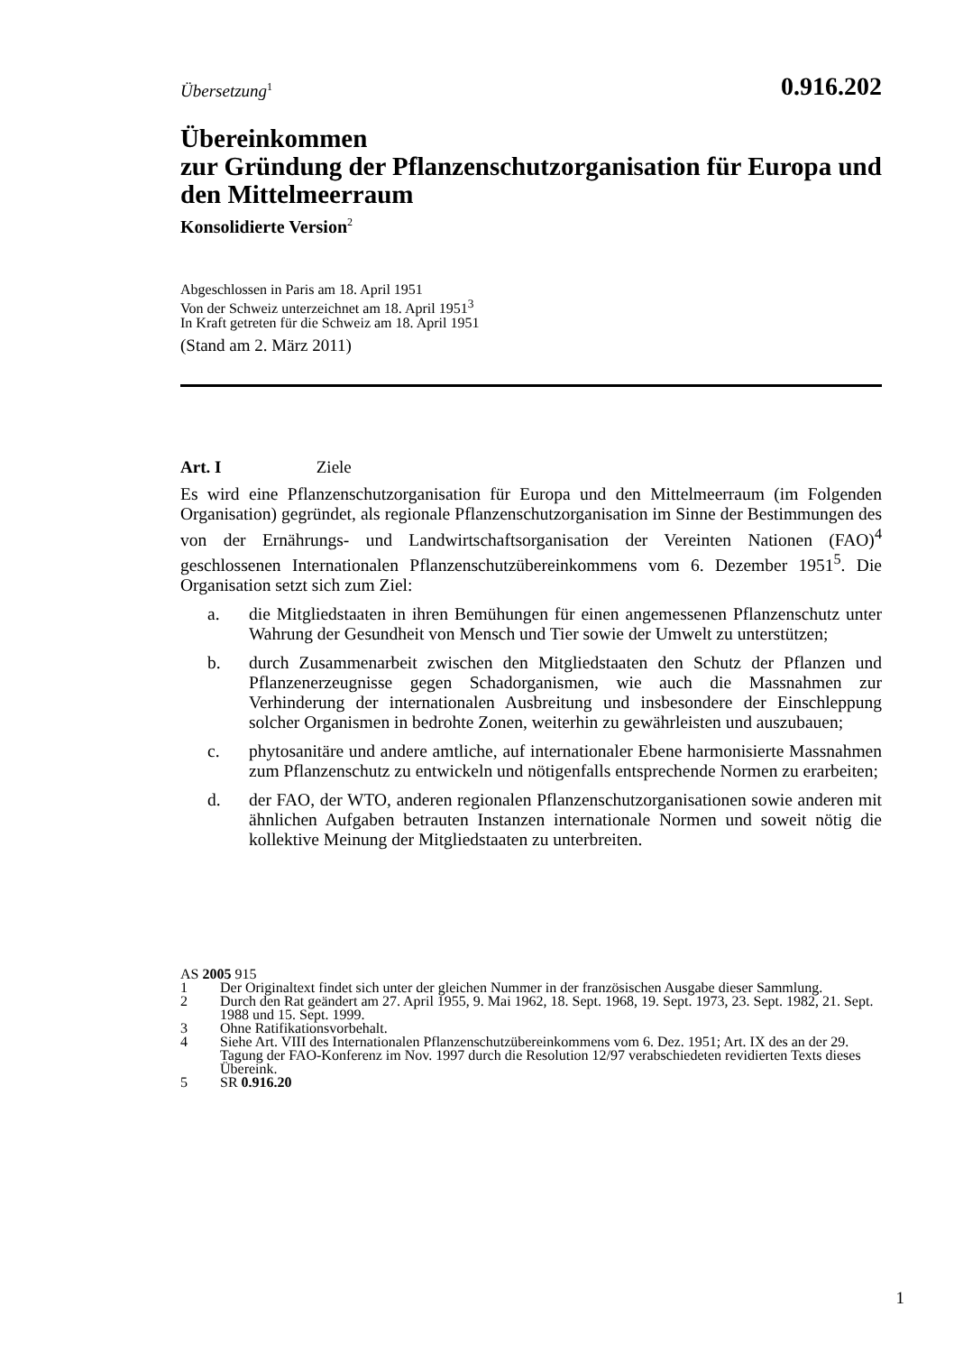Übersetzung<sup>1</sup>
0.916.202
Übereinkommen
zur Gründung der Pflanzenschutzorganisation für Europa und den Mittelmeerraum
Konsolidierte Version<sup>2</sup>
Abgeschlossen in Paris am 18. April 1951
Von der Schweiz unterzeichnet am 18. April 1951<sup>3</sup>
In Kraft getreten für die Schweiz am 18. April 1951
(Stand am 2. März 2011)
Art. I Ziele
Es wird eine Pflanzenschutzorganisation für Europa und den Mittelmeerraum (im Folgenden Organisation) gegründet, als regionale Pflanzenschutzorganisation im Sinne der Bestimmungen des von der Ernährungs- und Landwirtschaftsorganisation der Vereinten Nationen (FAO)<sup>4</sup> geschlossenen Internationalen Pflanzenschutz­übereinkommens vom 6. Dezember 1951<sup>5</sup>. Die Organisation setzt sich zum Ziel:
a. die Mitgliedstaaten in ihren Bemühungen für einen angemessenen Pflanzenschutz unter Wahrung der Gesundheit von Mensch und Tier sowie der Umwelt zu unterstützen;
b. durch Zusammenarbeit zwischen den Mitgliedstaaten den Schutz der Pflanzen und Pflanzenerzeugnisse gegen Schadorganismen, wie auch die Massnahmen zur Verhinderung der internationalen Ausbreitung und insbesondere der Einschleppung solcher Organismen in bedrohte Zonen, weiterhin zu gewährleisten und auszubauen;
c. phytosanitäre und andere amtliche, auf internationaler Ebene harmonisierte Massnahmen zum Pflanzenschutz zu entwickeln und nötigenfalls entsprechende Normen zu erarbeiten;
d. der FAO, der WTO, anderen regionalen Pflanzenschutzorganisationen sowie anderen mit ähnlichen Aufgaben betrauten Instanzen internationale Normen und soweit nötig die kollektive Meinung der Mitgliedstaaten zu unterbreiten.
AS 2005 915
1 Der Originaltext findet sich unter der gleichen Nummer in der französischen Ausgabe dieser Sammlung.
2 Durch den Rat geändert am 27. April 1955, 9. Mai 1962, 18. Sept. 1968, 19. Sept. 1973, 23. Sept. 1982, 21. Sept. 1988 und 15. Sept. 1999.
3 Ohne Ratifikationsvorbehalt.
4 Siehe Art. VIII des Internationalen Pflanzenschutzübereinkommens vom 6. Dez. 1951; Art. IX des an der 29. Tagung der FAO-Konferenz im Nov. 1997 durch die Resolution 12/97 verabschiedeten revidierten Texts dieses Übereink.
5 SR 0.916.20
1